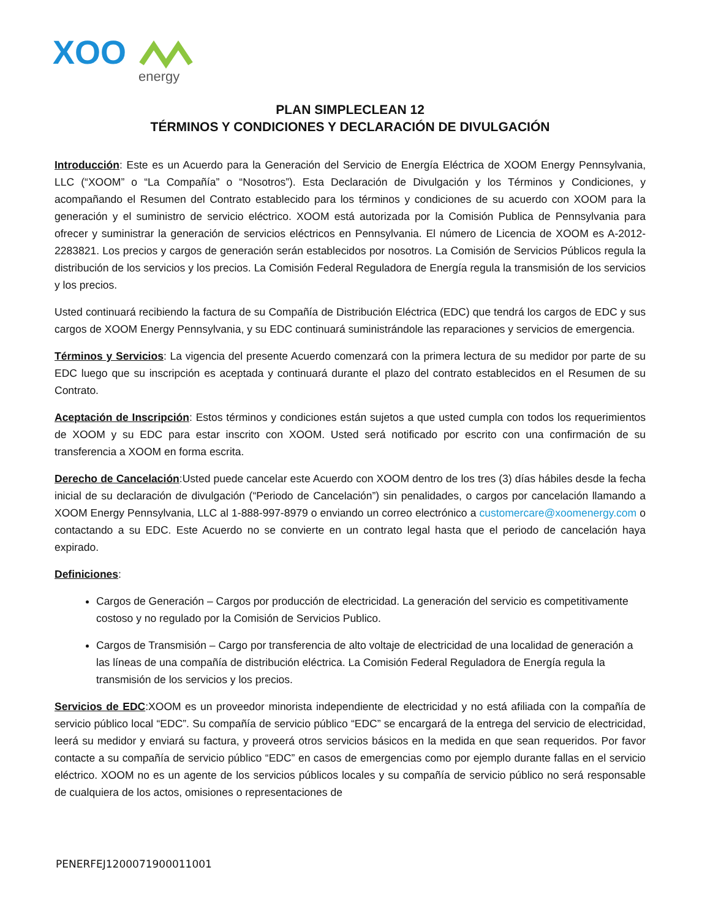XOO
energy
PLAN SIMPLECLEAN 12
TÉRMINOS Y CONDICIONES Y DECLARACIÓN DE DIVULGACIÓN
Introducción: Este es un Acuerdo para la Generación del Servicio de Energía Eléctrica de XOOM Energy Pennsylvania, LLC (“XOOM” o “La Compañía” o “Nosotros”). Esta Declaración de Divulgación y los Términos y Condiciones, y acompañando el Resumen del Contrato establecido para los términos y condiciones de su acuerdo con XOOM para la generación y el suministro de servicio eléctrico. XOOM está autorizada por la Comisión Publica de Pennsylvania para ofrecer y suministrar la generación de servicios eléctricos en Pennsylvania. El número de Licencia de XOOM es A-2012-2283821. Los precios y cargos de generación serán establecidos por nosotros. La Comisión de Servicios Públicos regula la distribución de los servicios y los precios. La Comisión Federal Reguladora de Energía regula la transmisión de los servicios y los precios.
Usted continuará recibiendo la factura de su Compañía de Distribución Eléctrica (EDC) que tendrá los cargos de EDC y sus cargos de XOOM Energy Pennsylvania, y su EDC continuará suministrándole las reparaciones y servicios de emergencia.
Términos y Servicios: La vigencia del presente Acuerdo comenzará con la primera lectura de su medidor por parte de su EDC luego que su inscripción es aceptada y continuará durante el plazo del contrato establecidos en el Resumen de su Contrato.
Aceptación de Inscripción: Estos términos y condiciones están sujetos a que usted cumpla con todos los requerimientos de XOOM y su EDC para estar inscrito con XOOM. Usted será notificado por escrito con una confirmación de su transferencia a XOOM en forma escrita.
Derecho de Cancelación:Usted puede cancelar este Acuerdo con XOOM dentro de los tres (3) días hábiles desde la fecha inicial de su declaración de divulgación (“Periodo de Cancelación”) sin penalidades, o cargos por cancelación llamando a XOOM Energy Pennsylvania, LLC al 1-888-997-8979 o enviando un correo electrónico a customercare@xoomenergy.com o contactando a su EDC. Este Acuerdo no se convierte en un contrato legal hasta que el periodo de cancelación haya expirado.
Definiciones:
Cargos de Generación – Cargos por producción de electricidad. La generación del servicio es competitivamente costoso y no regulado por la Comisión de Servicios Publico.
Cargos de Transmisión – Cargo por transferencia de alto voltaje de electricidad de una localidad de generación a las líneas de una compañía de distribución eléctrica. La Comisión Federal Reguladora de Energía regula la transmisión de los servicios y los precios.
Servicios de EDC:XOOM es un proveedor minorista independiente de electricidad y no está afiliada con la compañía de servicio público local “EDC”. Su compañía de servicio público “EDC” se encargará de la entrega del servicio de electricidad, leerá su medidor y enviará su factura, y proveerá otros servicios básicos en la medida en que sean requeridos. Por favor contacte a su compañía de servicio público “EDC” en casos de emergencias como por ejemplo durante fallas en el servicio eléctrico. XOOM no es un agente de los servicios públicos locales y su compañía de servicio público no será responsable de cualquiera de los actos, omisiones o representaciones de
PENERFEJ1200071900011001